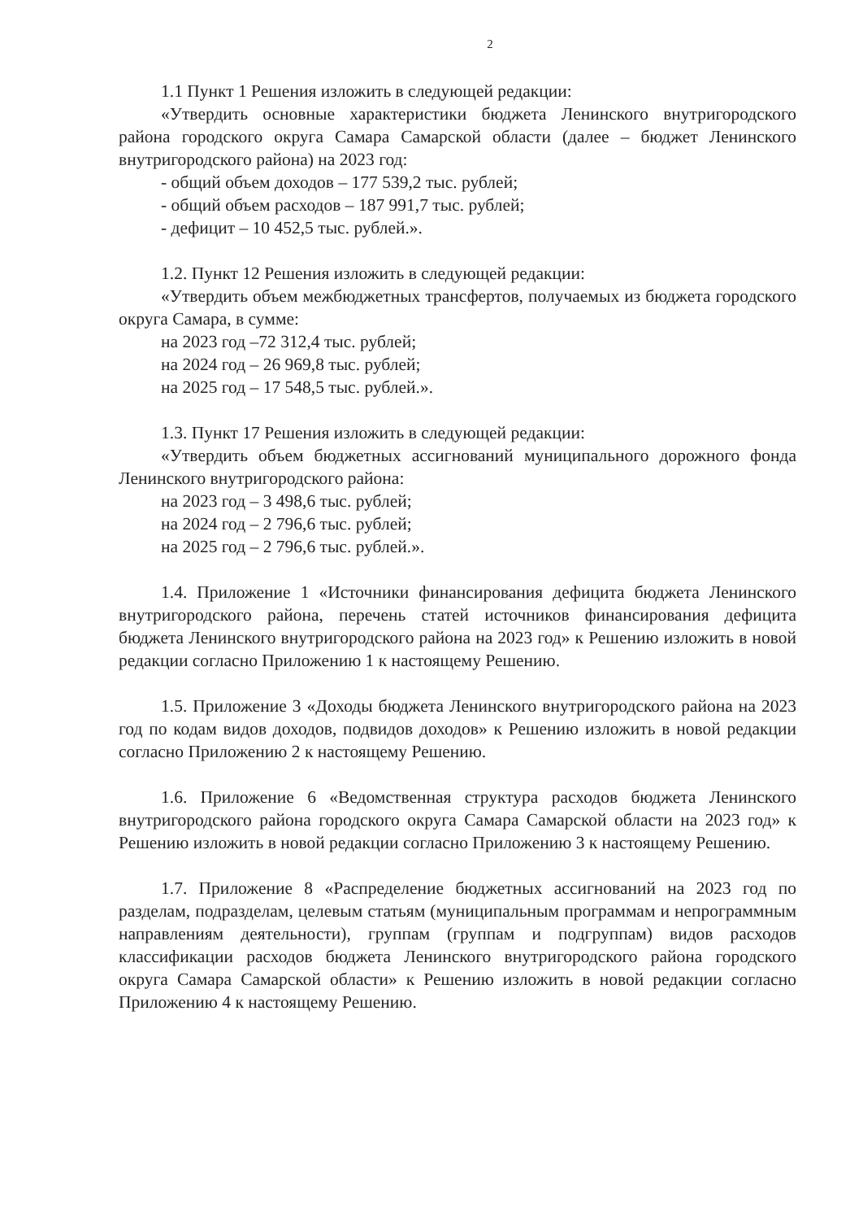2
1.1 Пункт 1 Решения изложить в следующей редакции:
«Утвердить основные характеристики бюджета Ленинского внутригородского района городского округа Самара Самарской области (далее – бюджет Ленинского внутригородского района) на 2023 год:
- общий объем доходов – 177 539,2 тыс. рублей;
- общий объем расходов – 187 991,7 тыс. рублей;
- дефицит – 10 452,5 тыс. рублей.».
1.2. Пункт 12 Решения изложить в следующей редакции:
«Утвердить объем межбюджетных трансфертов, получаемых из бюджета городского округа Самара, в сумме:
на 2023 год –72 312,4 тыс. рублей;
на 2024 год – 26 969,8 тыс. рублей;
на 2025 год – 17 548,5 тыс. рублей.».
1.3. Пункт 17 Решения изложить в следующей редакции:
«Утвердить объем бюджетных ассигнований муниципального дорожного фонда Ленинского внутригородского района:
на 2023 год – 3 498,6 тыс. рублей;
на 2024 год – 2 796,6 тыс. рублей;
на 2025 год – 2 796,6 тыс. рублей.».
1.4. Приложение 1 «Источники финансирования дефицита бюджета Ленинского внутригородского района, перечень статей источников финансирования дефицита бюджета Ленинского внутригородского района на 2023 год» к Решению изложить в новой редакции согласно Приложению 1 к настоящему Решению.
1.5. Приложение 3 «Доходы бюджета Ленинского внутригородского района на 2023 год по кодам видов доходов, подвидов доходов» к Решению изложить в новой редакции согласно Приложению 2 к настоящему Решению.
1.6. Приложение 6 «Ведомственная структура расходов бюджета Ленинского внутригородского района городского округа Самара Самарской области на 2023 год» к Решению изложить в новой редакции согласно Приложению 3 к настоящему Решению.
1.7. Приложение 8 «Распределение бюджетных ассигнований на 2023 год по разделам, подразделам, целевым статьям (муниципальным программам и непрограммным направлениям деятельности), группам (группам и подгруппам) видов расходов классификации расходов бюджета Ленинского внутригородского района городского округа Самара Самарской области» к Решению изложить в новой редакции согласно Приложению 4 к настоящему Решению.